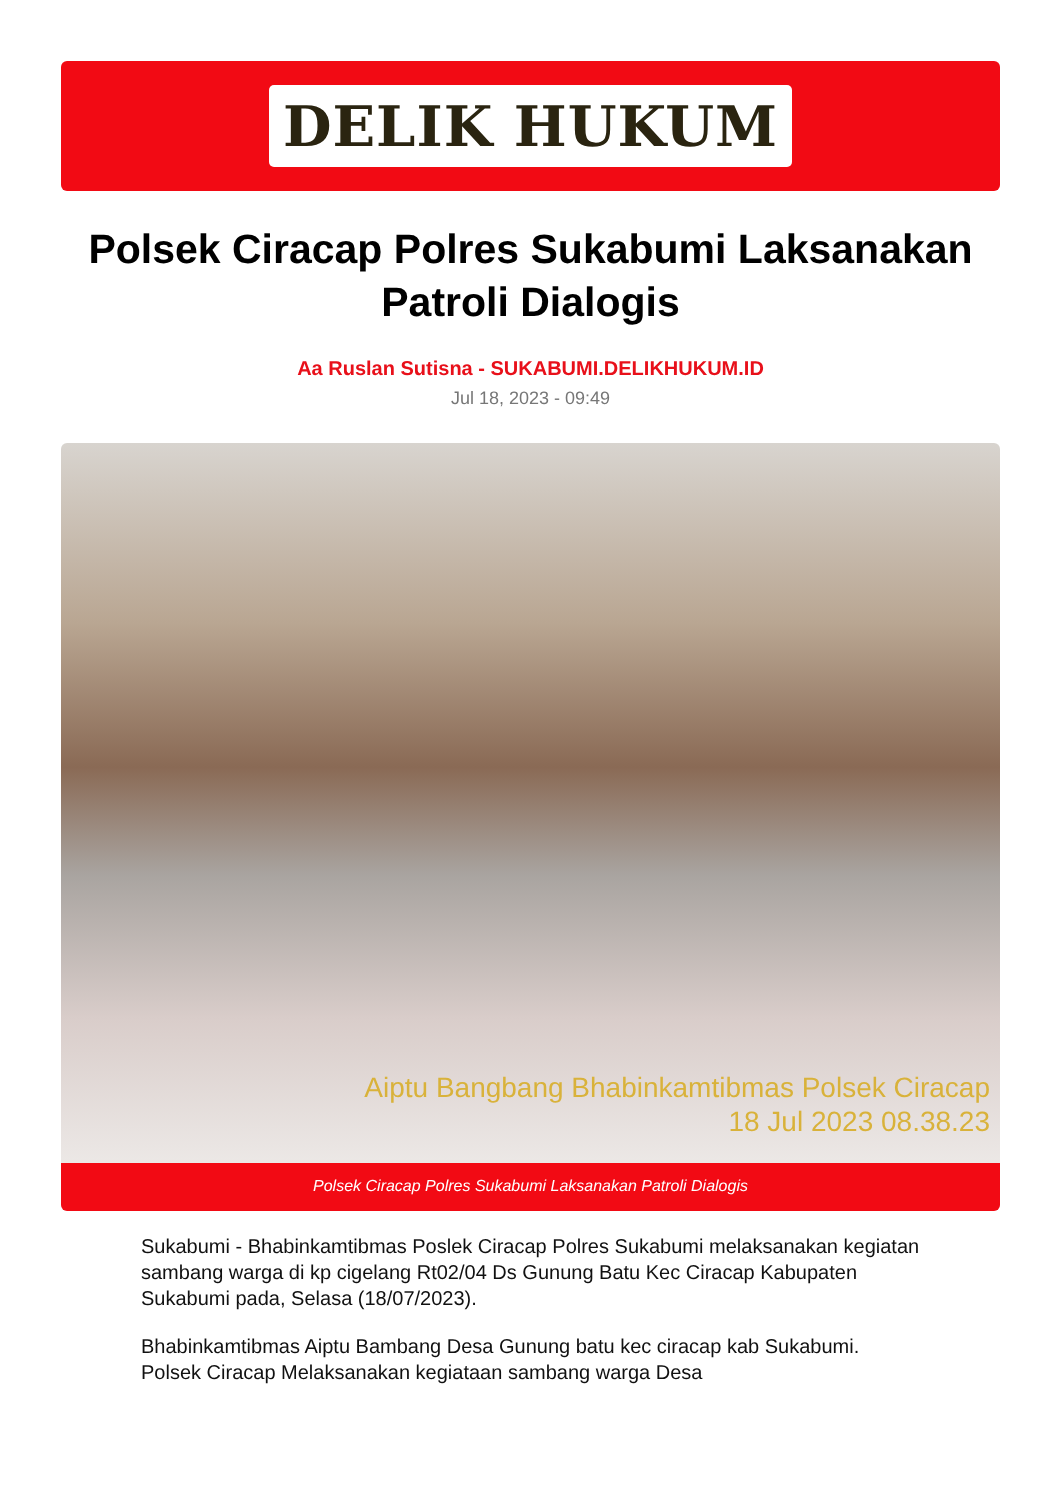DELIK HUKUM
Polsek Ciracap Polres Sukabumi Laksanakan Patroli Dialogis
Aa Ruslan Sutisna - SUKABUMI.DELIKHUKUM.ID
Jul 18, 2023 - 09:49
Aiptu Bangbang Bhabinkamtibmas Polsek Ciracap
18 Jul 2023 08.38.23
Polsek Ciracap Polres Sukabumi Laksanakan Patroli Dialogis
Sukabumi - Bhabinkamtibmas Poslek Ciracap Polres Sukabumi melaksanakan kegiatan sambang warga di kp cigelang Rt02/04 Ds Gunung Batu Kec Ciracap Kabupaten Sukabumi pada, Selasa (18/07/2023).
Bhabinkamtibmas Aiptu Bambang Desa Gunung batu kec ciracap kab Sukabumi. Polsek Ciracap Melaksanakan kegiataan sambang warga Desa